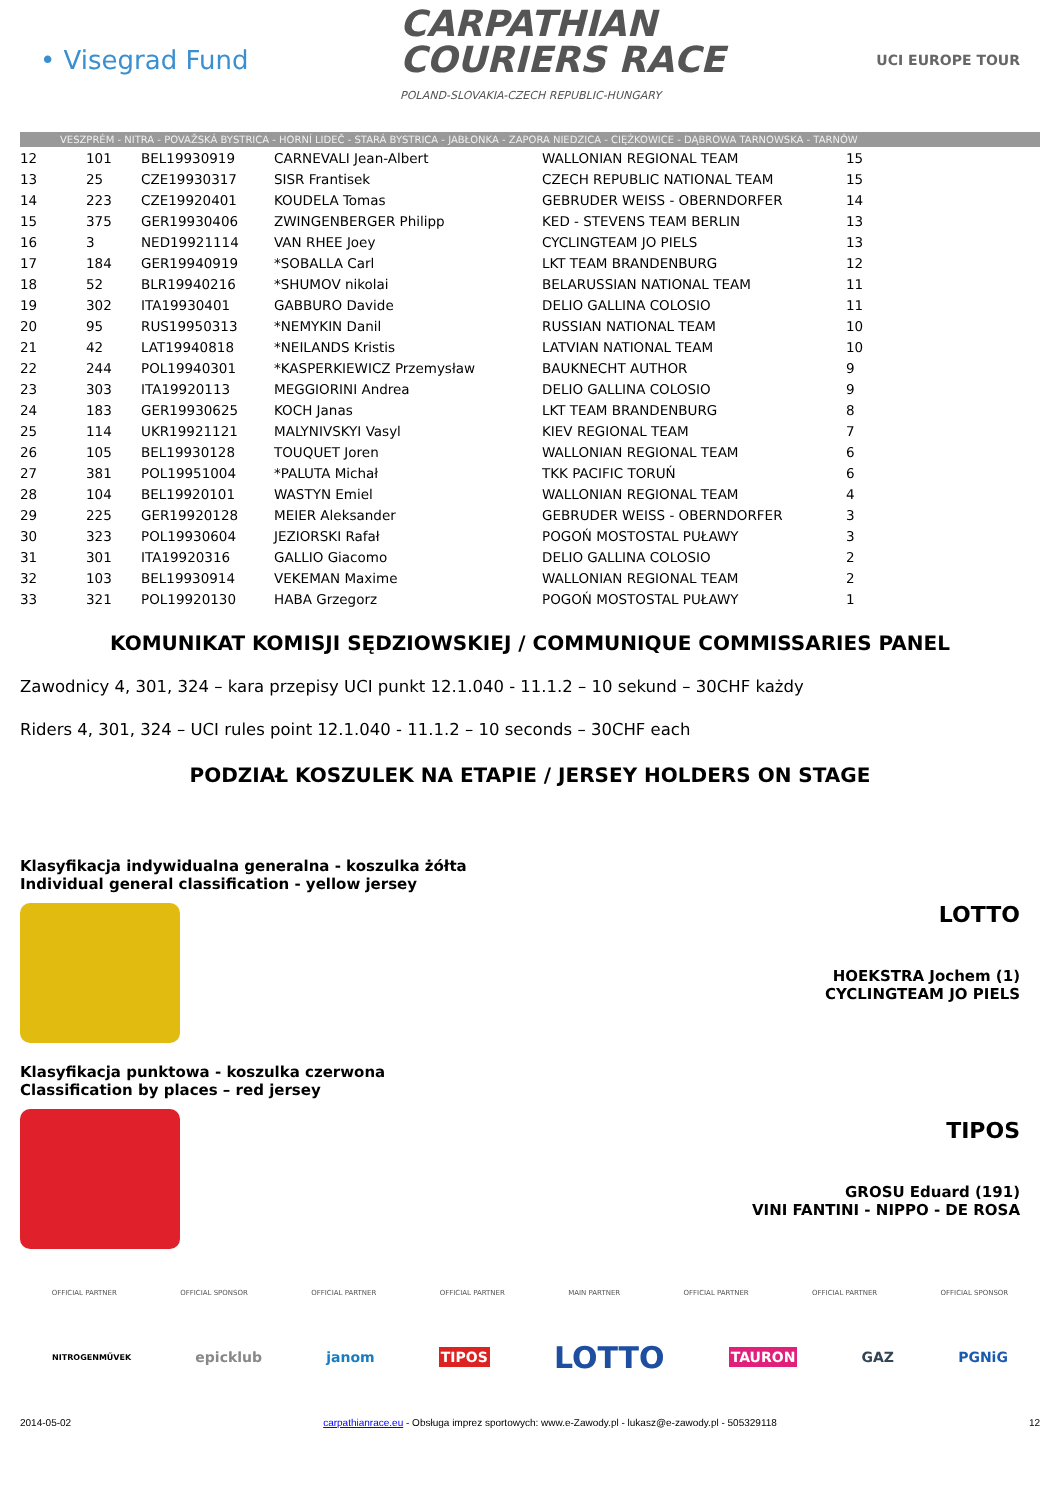• Visegrad Fund
CARPATHIAN
COURIERS RACE
POLAND-SLOVAKIA-CZECH REPUBLIC-HUNGARY
UCI EUROPE TOUR
VESZPRÉM - NITRA - POVAŽSKÁ BYSTRICA - HORNÍ LIDEČ - STARÁ BYSTRICA - JABŁONKA - ZAPORA NIEDZICA - CIĘŻKOWICE - DĄBROWA TARNOWSKA - TARNÓW
| 12 | 101 | BEL19930919 | CARNEVALI Jean-Albert | WALLONIAN REGIONAL TEAM | 15 |
| 13 | 25 | CZE19930317 | SISR Frantisek | CZECH REPUBLIC NATIONAL TEAM | 15 |
| 14 | 223 | CZE19920401 | KOUDELA Tomas | GEBRUDER WEISS - OBERNDORFER | 14 |
| 15 | 375 | GER19930406 | ZWINGENBERGER Philipp | KED - STEVENS TEAM BERLIN | 13 |
| 16 | 3 | NED19921114 | VAN RHEE Joey | CYCLINGTEAM JO PIELS | 13 |
| 17 | 184 | GER19940919 | *SOBALLA Carl | LKT TEAM BRANDENBURG | 12 |
| 18 | 52 | BLR19940216 | *SHUMOV nikolai | BELARUSSIAN NATIONAL TEAM | 11 |
| 19 | 302 | ITA19930401 | GABBURO Davide | DELIO GALLINA COLOSIO | 11 |
| 20 | 95 | RUS19950313 | *NEMYKIN Danil | RUSSIAN NATIONAL TEAM | 10 |
| 21 | 42 | LAT19940818 | *NEILANDS Kristis | LATVIAN NATIONAL TEAM | 10 |
| 22 | 244 | POL19940301 | *KASPERKIEWICZ Przemysław | BAUKNECHT AUTHOR | 9 |
| 23 | 303 | ITA19920113 | MEGGIORINI Andrea | DELIO GALLINA COLOSIO | 9 |
| 24 | 183 | GER19930625 | KOCH Janas | LKT TEAM BRANDENBURG | 8 |
| 25 | 114 | UKR19921121 | MALYNIVSKYI Vasyl | KIEV REGIONAL TEAM | 7 |
| 26 | 105 | BEL19930128 | TOUQUET Joren | WALLONIAN REGIONAL TEAM | 6 |
| 27 | 381 | POL19951004 | *PALUTA Michał | TKK PACIFIC TORUŃ | 6 |
| 28 | 104 | BEL19920101 | WASTYN Emiel | WALLONIAN REGIONAL TEAM | 4 |
| 29 | 225 | GER19920128 | MEIER Aleksander | GEBRUDER WEISS - OBERNDORFER | 3 |
| 30 | 323 | POL19930604 | JEZIORSKI Rafał | POGOŃ MOSTOSTAL PUŁAWY | 3 |
| 31 | 301 | ITA19920316 | GALLIO Giacomo | DELIO GALLINA COLOSIO | 2 |
| 32 | 103 | BEL19930914 | VEKEMAN Maxime | WALLONIAN REGIONAL TEAM | 2 |
| 33 | 321 | POL19920130 | HABA Grzegorz | POGOŃ MOSTOSTAL PUŁAWY | 1 |
KOMUNIKAT KOMISJI SĘDZIOWSKIEJ / COMMUNIQUE COMMISSARIES PANEL
Zawodnicy 4, 301, 324 – kara przepisy UCI punkt 12.1.040 - 11.1.2 – 10 sekund – 30CHF każdy
Riders 4, 301, 324 – UCI rules point 12.1.040 - 11.1.2 – 10 seconds – 30CHF each
PODZIAŁ KOSZULEK NA ETAPIE / JERSEY HOLDERS ON STAGE
Klasyfikacja indywidualna generalna - koszulka żółta
Individual general classification - yellow jersey
LOTTO
HOEKSTRA Jochem (1)
CYCLINGTEAM JO PIELS
Klasyfikacja punktowa - koszulka czerwona
Classification by places – red jersey
TIPOS
GROSU Eduard (191)
VINI FANTINI - NIPPO - DE ROSA
OFFICIAL PARTNER OFFICIAL SPONSOR OFFICIAL PARTNER OFFICIAL PARTNER MAIN PARTNER OFFICIAL PARTNER OFFICIAL PARTNER OFFICIAL SPONSOR
NITROGENMŰVEK epicklub janom TIPOS LOTTO TAURON GAZ PGNiG
2014-05-02 carpathianrace.eu - Obsługa imprez sportowych: www.e-Zawody.pl - lukasz@e-zawody.pl - 505329118 12